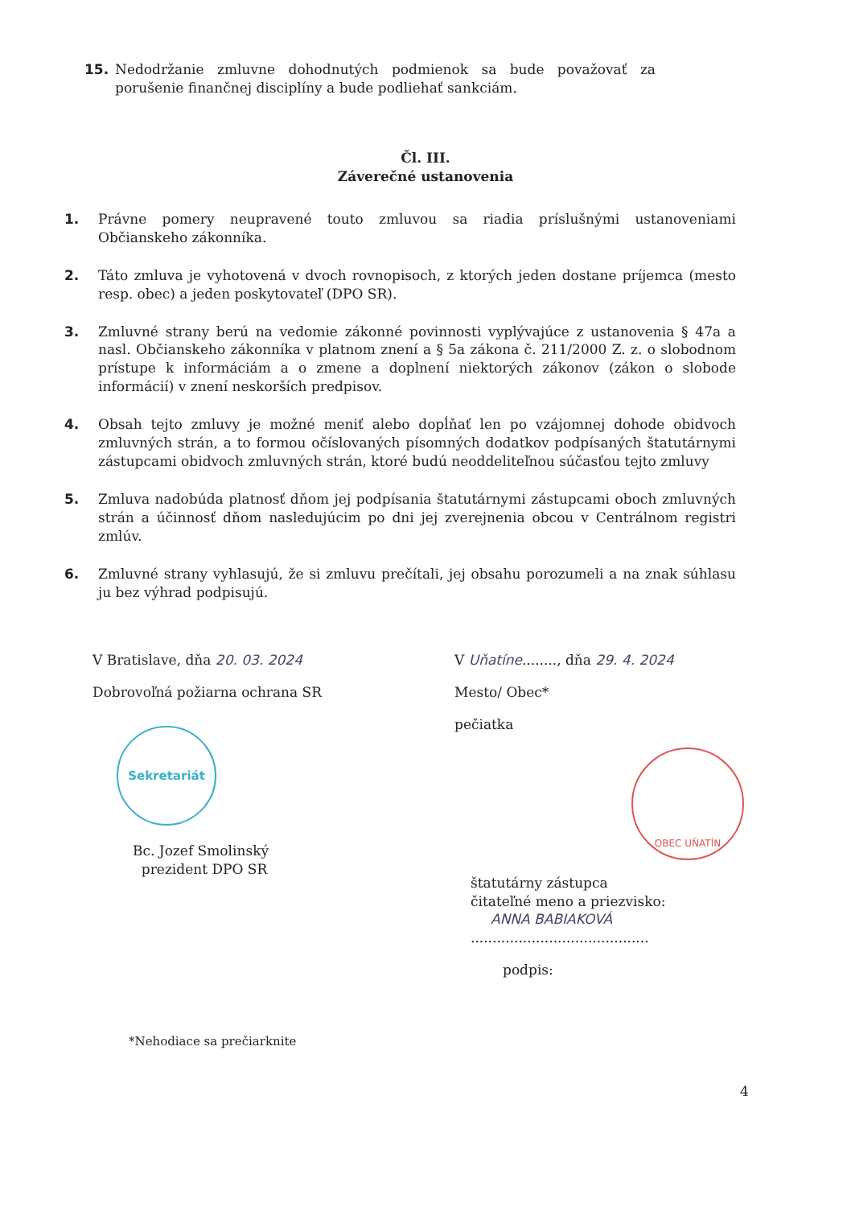15. Nedodržanie zmluvne dohodnutých podmienok sa bude považovať za porušenie finančnej disciplíny a bude podliehať sankciám.
Čl. III.
Záverečné ustanovenia
1. Právne pomery neupravené touto zmluvou sa riadia príslušnými ustanoveniami Občianskeho zákonníka.
2. Táto zmluva je vyhotovená v dvoch rovnopisoch, z ktorých jeden dostane príjemca (mesto resp. obec) a jeden poskytovateľ (DPO SR).
3. Zmluvné strany berú na vedomie zákonné povinnosti vyplývajúce z ustanovenia § 47a a nasl. Občianskeho zákonníka v platnom znení a § 5a zákona č. 211/2000 Z. z. o slobodnom prístupe k informáciám a o zmene a doplnení niektorých zákonov (zákon o slobode informácií) v znení neskorších predpisov.
4. Obsah tejto zmluvy je možné meniť alebo dopĺňať len po vzájomnej dohode obidvoch zmluvných strán, a to formou očíslovaných písomných dodatkov podpísaných štatutárnymi zástupcami obidvoch zmluvných strán, ktoré budú neoddeliteľnou súčasťou tejto zmluvy
5. Zmluva nadobúda platnosť dňom jej podpísania štatutárnymi zástupcami oboch zmluvných strán a účinnosť dňom nasledujúcim po dni jej zverejnenia obcou v Centrálnom registri zmlúv.
6. Zmluvné strany vyhlasujú, že si zmluvu prečítali, jej obsahu porozumeli a na znak súhlasu ju bez výhrad podpisujú.
V Bratislave, dňa 20. 03. 2024
Dobrovoľná požiarna ochrana SR
Sekretariát
Bc. Jozef Smolinský
prezident DPO SR
V Uňatíne........, dňa 29. 4. 2024
Mesto/ Obec*
pečiatka
OBEC UŇATÍN
štatutárny zástupca
čitateľné meno a priezvisko:
ANNA BABIAKOVÁ
.........................................
podpis:
*Nehodiace sa prečiarknite
4